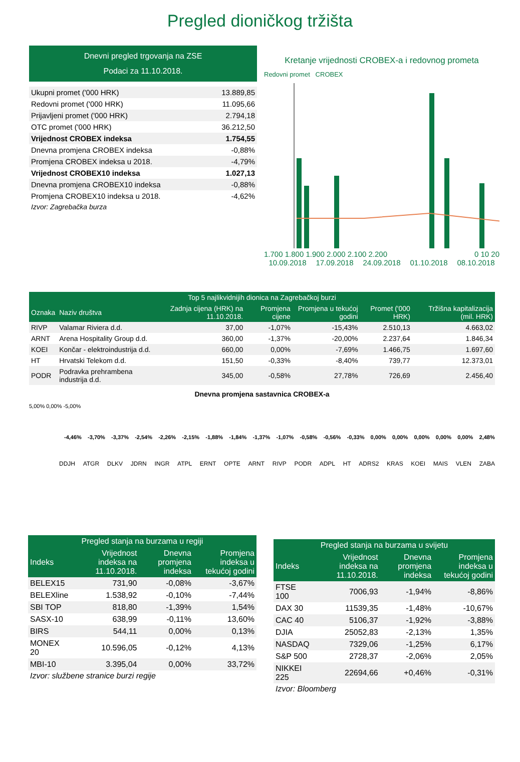Pregled dioničkog tržišta
Dnevni pregled trgovanja na ZSE
Podaci za 11.10.2018.
| Ukupni promet ('000 HRK) | 13.889,85 |
| Redovni promet ('000 HRK) | 11.095,66 |
| Prijavljeni promet ('000 HRK) | 2.794,18 |
| OTC promet ('000 HRK) | 36.212,50 |
| Vrijednost CROBEX indeksa | 1.754,55 |
| Dnevna promjena CROBEX indeksa | -0,88% |
| Promjena CROBEX indeksa u 2018. | -4,79% |
| Vrijednost CROBEX10 indeksa | 1.027,13 |
| Dnevna promjena CROBEX10 indeksa | -0,88% |
| Promjena CROBEX10 indeksa u 2018. | -4,62% |
Izvor: Zagrebačka burza
Kretanje vrijednosti CROBEX-a i redovnog prometa
Redovni promet CROBEX
1.700 1.800 1.900 2.000 2.100 2.200 0 10 20
10.09.2018 17.09.2018 24.09.2018 01.10.2018 08.10.2018
| Top 5 najlikvidnijih dionica na Zagrebačkoj burzi | | | | | | |
| --- | --- | --- | --- | --- | --- | --- |
| Oznaka | Naziv društva | Zadnja cijena (HRK) na 11.10.2018. | Promjena cijene | Promjena u tekućoj godini | Promet ('000 HRK) | Tržišna kapitalizacija (mil. HRK) |
| RIVP | Valamar Riviera d.d. | 37,00 | -1,07% | -15,43% | 2.510,13 | 4.663,02 |
| ARNT | Arena Hospitality Group d.d. | 360,00 | -1,37% | -20,00% | 2.237,64 | 1.846,34 |
| KOEI | Končar - elektroindustrija d.d. | 660,00 | 0,00% | -7,69% | 1.466,75 | 1.697,60 |
| HT | Hrvatski Telekom d.d. | 151,50 | -0,33% | -8,40% | 739,77 | 12.373,01 |
| PODR | Podravka prehrambena industrija d.d. | 345,00 | -0,58% | 27,78% | 726,69 | 2.456,40 |
Dnevna promjena sastavnica CROBEX-a
5,00% 0,00% -5,00%
-4,46% -3,70% -3,37% -2,54% -2,26% -2,15% -1,88% -1,84% -1,37% -1,07% -0,58% -0,56% -0,33% 0,00% 0,00% 0,00% 0,00% 0,00% 2,48%
DDJH ATGR DLKV JDRN INGR ATPL ERNT OPTE ARNT RIVP PODR ADPL HT ADRS2 KRAS KOEI MAIS VLEN ZABA
| Pregled stanja na burzama u regiji | | | |
| --- | --- | --- | --- |
| Indeks | Vrijednost indeksa na 11.10.2018. | Dnevna promjena indeksa | Promjena indeksa u tekućoj godini |
| BELEX15 | 731,90 | -0,08% | -3,67% |
| BELEXline | 1.538,92 | -0,10% | -7,44% |
| SBI TOP | 818,80 | -1,39% | 1,54% |
| SASX-10 | 638,99 | -0,11% | 13,60% |
| BIRS | 544,11 | 0,00% | 0,13% |
| MONEX 20 | 10.596,05 | -0,12% | 4,13% |
| MBI-10 | 3.395,04 | 0,00% | 33,72% |
Izvor: službene stranice burzi regije
| Pregled stanja na burzama u svijetu | | | |
| --- | --- | --- | --- |
| Indeks | Vrijednost indeksa na 11.10.2018. | Dnevna promjena indeksa | Promjena indeksa u tekućoj godini |
| FTSE 100 | 7006,93 | -1,94% | -8,86% |
| DAX 30 | 11539,35 | -1,48% | -10,67% |
| CAC 40 | 5106,37 | -1,92% | -3,88% |
| DJIA | 25052,83 | -2,13% | 1,35% |
| NASDAQ | 7329,06 | -1,25% | 6,17% |
| S&P 500 | 2728,37 | -2,06% | 2,05% |
| NIKKEI 225 | 22694,66 | +0,46% | -0,31% |
Izvor: Bloomberg